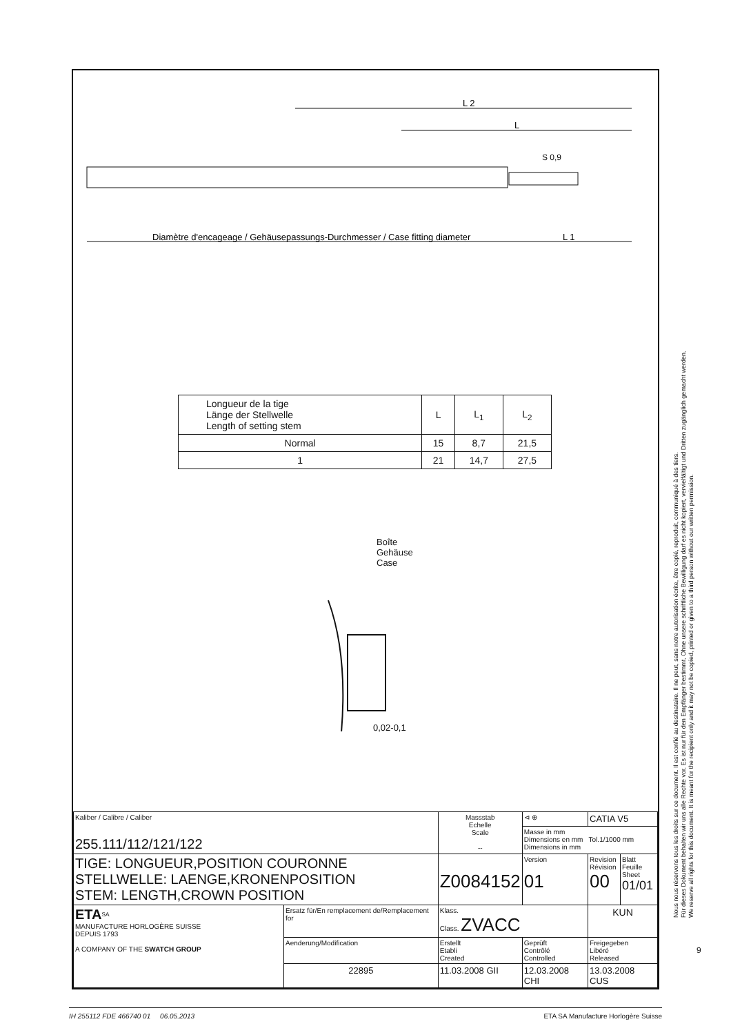Diamètre d'encageage / Gehäusepassungs-Durchmesser / Case fitting diameter
L 1
L 2
L
S 0,9
| Longueur de la tige Länge der Stellwelle Length of setting stem | L | L<sub>1</sub> | L<sub>2</sub> |
| Normal | 15 | 8,7 | 21,5 |
| 1 | 21 | 14,7 | 27,5 |
Boîte
Gehäuse
Case
0,02-0,1
| Kaliber / Calibre / Caliber 255.111/112/121/122 | | Massstab Echelle Scale -- | ⊲ ⊕ | | CATIA V5 | |
| | | | Masse in mm Dimensions en mm Tol.1/1000 mm Dimensions in mm | | | |
| TIGE: LONGUEUR,POSITION COURONNE STELLWELLE: LAENGE,KRONENPOSITION STEM: LENGTH,CROWN POSITION | | Z0084152 | | Version 01 | Revision Révision 00 | Blatt Feuille Sheet 01/01 |
| ETA<sup>SA</sup> MANUFACTURE HORLOGÈRE SUISSE DEPUIS 1793 A COMPANY OF THE SWATCH GROUP | Ersatz für/En remplacement de/Remplacement for | Klass. Class. ZVACC | | | KUN | |
| | Aenderung/Modification | Erstellt Etabli Created | Geprüft Contrôlé Controlled | | Freigegeben Libéré Released | |
| | 22895 | 11.03.2008 GII | 12.03.2008 CHI | | 13.03.2008 CUS | |
Nous nous réservons tous les droits sur ce document. Il est confié au destinataire. Il ne peut, sans notre autorisation écrite, être copié, reproduit, communiqué à des tiers.
Für dieses Dokument behalten wir uns alle Rechte vor. Es ist nur für den Empfänger bestimmt. Ohne unsere schriftliche Bewilligung darf es nicht kopiert, vervielfältigt und Dritten zugänglich gemacht werden.
We reserve all rights for this document. It is meant for the recipient only and it may not be copied, printed or given to a third person without our written permission.
9
IH 255112 FDE 466740 01 06.05.2013 ETA SA Manufacture Horlogère Suisse